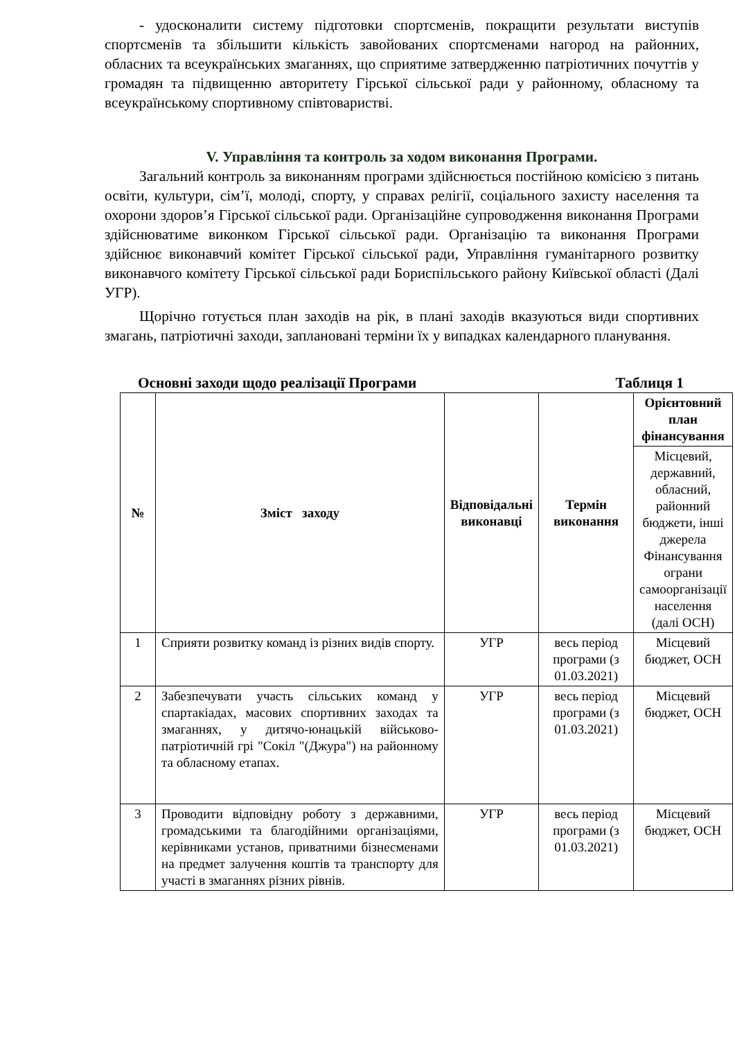- удосконалити систему підготовки спортсменів, покращити результати виступів спортсменів та збільшити кількість завойованих спортсменами нагород на районних, обласних та всеукраїнських змаганнях, що сприятиме затвердженню патріотичних почуттів у громадян та підвищенню авторитету Гірської сільської ради у районному, обласному та всеукраїнському спортивному співтоваристві.
V. Управління та контроль за ходом виконання Програми.
Загальний контроль за виконанням програми здійснюється постійною комісією з питань освіти, культури, сім’ї, молоді, спорту, у справах релігії, соціального захисту населення та охорони здоров’я Гірської сільської ради. Організаційне супроводження виконання Програми здійснюватиме виконком Гірської сільської ради. Організацію та виконання Програми здійснює виконавчий комітет Гірської сільської ради, Управління гуманітарного розвитку виконавчого комітету Гірської сільської ради Бориспільського району Київської області (Далі УГР).
Щорічно готується план заходів на рік, в плані заходів вказуються види спортивних змагань, патріотичні заходи, заплановані терміни їх у випадках календарного планування.
Основні заходи щодо реалізації Програми Таблиця 1
| № | Зміст заходу | Відповідальні виконавці | Термін виконання | Орієнтовний план фінансування |
| --- | --- | --- | --- | --- |
| | | | | Місцевий, державний, обласний, районний бюджети, інші джерела Фінансування ограни самоорганізації населення (далі ОСН) |
| 1 | Сприяти розвитку команд із різних видів спорту. | УГР | весь період програми (з 01.03.2021) | Місцевий бюджет, ОСН |
| 2 | Забезпечувати участь сільських команд у спартакіадах, масових спортивних заходах та змаганнях, у дитячо-юнацькій військово-патріотичній грі "Сокіл "(Джура") на районному та обласному етапах. | УГР | весь період програми (з 01.03.2021) | Місцевий бюджет, ОСН |
| 3 | Проводити відповідну роботу з державними, громадськими та благодійними організаціями, керівниками установ, приватними бізнесменами на предмет залучення коштів та транспорту для участі в змаганнях різних рівнів. | УГР | весь період програми (з 01.03.2021) | Місцевий бюджет, ОСН |